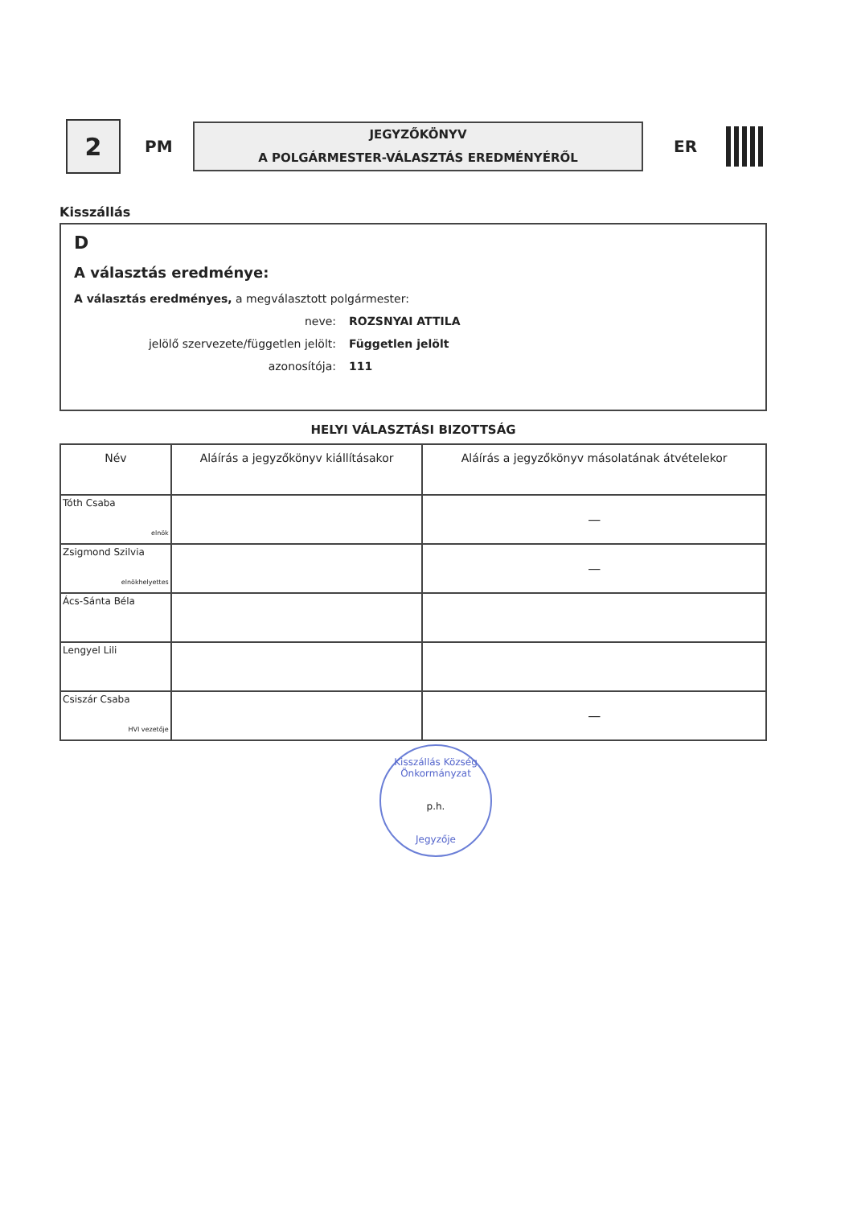2
PM
JEGYZŐKÖNYV
A POLGÁRMESTER-VÁLASZTÁS EREDMÉNYÉRŐL
ER
Kisszállás
D
A választás eredménye:
A választás eredményes, a megválasztott polgármester:
neve: ROZSNYAI ATTILA
jelölő szervezete/független jelölt: Független jelölt
azonosítója: 111
HELYI VÁLASZTÁSI BIZOTTSÁG
| Név | Aláírás a jegyzőkönyv kiállításakor | Aláírás a jegyzőkönyv másolatának átvételekor |
| --- | --- | --- |
| Tóth Csaba elnök | | — |
| Zsigmond Szilvia elnökhelyettes | | — |
| Ács-Sánta Béla | | |
| Lengyel Lili | | |
| Csiszár Csaba HVI vezetője | | — |
Kisszállás Község Önkormányzat
p.h.
Jegyzője